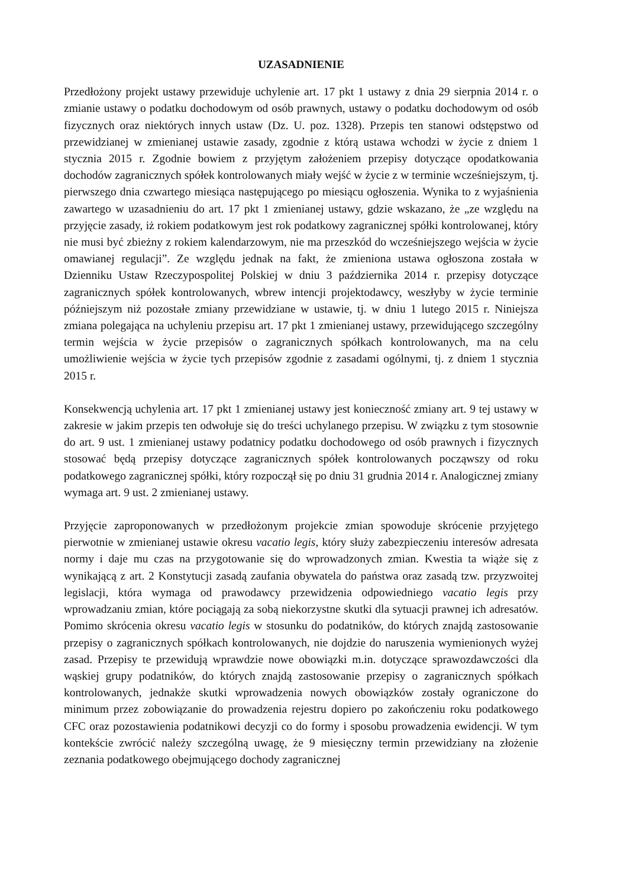UZASADNIENIE
Przedłożony projekt ustawy przewiduje uchylenie art. 17 pkt 1 ustawy z dnia 29 sierpnia 2014 r. o zmianie ustawy o podatku dochodowym od osób prawnych, ustawy o podatku dochodowym od osób fizycznych oraz niektórych innych ustaw (Dz. U. poz. 1328). Przepis ten stanowi odstępstwo od przewidzianej w zmienianej ustawie zasady, zgodnie z którą ustawa wchodzi w życie z dniem 1 stycznia 2015 r. Zgodnie bowiem z przyjętym założeniem przepisy dotyczące opodatkowania dochodów zagranicznych spółek kontrolowanych miały wejść w życie z w terminie wcześniejszym, tj. pierwszego dnia czwartego miesiąca następującego po miesiącu ogłoszenia. Wynika to z wyjaśnienia zawartego w uzasadnieniu do art. 17 pkt 1 zmienianej ustawy, gdzie wskazano, że „ze względu na przyjęcie zasady, iż rokiem podatkowym jest rok podatkowy zagranicznej spółki kontrolowanej, który nie musi być zbieżny z rokiem kalendarzowym, nie ma przeszkód do wcześniejszego wejścia w życie omawianej regulacji”. Ze względu jednak na fakt, że zmieniona ustawa ogłoszona została w Dzienniku Ustaw Rzeczypospolitej Polskiej w dniu 3 października 2014 r. przepisy dotyczące zagranicznych spółek kontrolowanych, wbrew intencji projektodawcy, weszłyby w życie terminie późniejszym niż pozostałe zmiany przewidziane w ustawie, tj. w dniu 1 lutego 2015 r. Niniejsza zmiana polegająca na uchyleniu przepisu art. 17 pkt 1 zmienianej ustawy, przewidującego szczególny termin wejścia w życie przepisów o zagranicznych spółkach kontrolowanych, ma na celu umożliwienie wejścia w życie tych przepisów zgodnie z zasadami ogólnymi, tj. z dniem 1 stycznia 2015 r.
Konsekwencją uchylenia art. 17 pkt 1 zmienianej ustawy jest konieczność zmiany art. 9 tej ustawy w zakresie w jakim przepis ten odwołuje się do treści uchylanego przepisu. W związku z tym stosownie do art. 9 ust. 1 zmienianej ustawy podatnicy podatku dochodowego od osób prawnych i fizycznych stosować będą przepisy dotyczące zagranicznych spółek kontrolowanych począwszy od roku podatkowego zagranicznej spółki, który rozpoczął się po dniu 31 grudnia 2014 r. Analogicznej zmiany wymaga art. 9 ust. 2 zmienianej ustawy.
Przyjęcie zaproponowanych w przedłożonym projekcie zmian spowoduje skrócenie przyjętego pierwotnie w zmienianej ustawie okresu vacatio legis, który służy zabezpieczeniu interesów adresata normy i daje mu czas na przygotowanie się do wprowadzonych zmian. Kwestia ta wiąże się z wynikającą z art. 2 Konstytucji zasadą zaufania obywatela do państwa oraz zasadą tzw. przyzwoitej legislacji, która wymaga od prawodawcy przewidzenia odpowiedniego vacatio legis przy wprowadzaniu zmian, które pociągają za sobą niekorzystne skutki dla sytuacji prawnej ich adresatów. Pomimo skrócenia okresu vacatio legis w stosunku do podatników, do których znajdą zastosowanie przepisy o zagranicznych spółkach kontrolowanych, nie dojdzie do naruszenia wymienionych wyżej zasad. Przepisy te przewidują wprawdzie nowe obowiązki m.in. dotyczące sprawozdawczości dla wąskiej grupy podatników, do których znajdą zastosowanie przepisy o zagranicznych spółkach kontrolowanych, jednakże skutki wprowadzenia nowych obowiązków zostały ograniczone do minimum przez zobowiązanie do prowadzenia rejestru dopiero po zakończeniu roku podatkowego CFC oraz pozostawienia podatnikowi decyzji co do formy i sposobu prowadzenia ewidencji. W tym kontekście zwrócić należy szczególną uwagę, że 9 miesięczny termin przewidziany na złożenie zeznania podatkowego obejmującego dochody zagranicznej